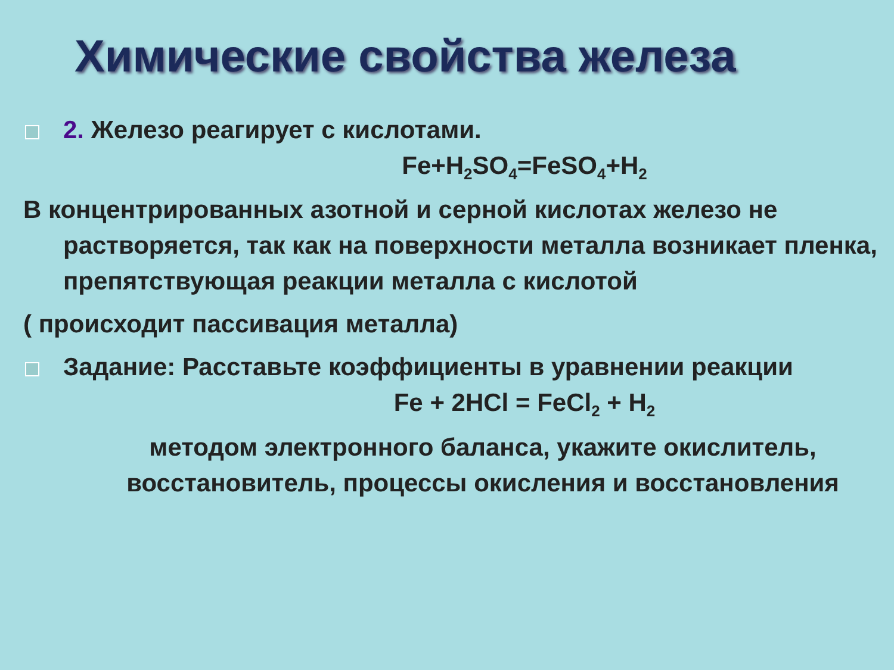Химические свойства железа
2. Железо реагирует с кислотами.
Fe+H<sub>2</sub>SO<sub>4</sub>=FeSO<sub>4</sub>+H<sub>2</sub>
В концентрированных азотной и серной кислотах железо не растворяется, так как на поверхности металла возникает пленка, препятствующая реакции металла с кислотой
( происходит пассивация металла)
Задание: Расставьте коэффициенты в уравнении реакции
Fe + 2HCl = FeCl<sub>2</sub> + H<sub>2</sub>
методом электронного баланса, укажите окислитель, восстановитель, процессы окисления и восстановления